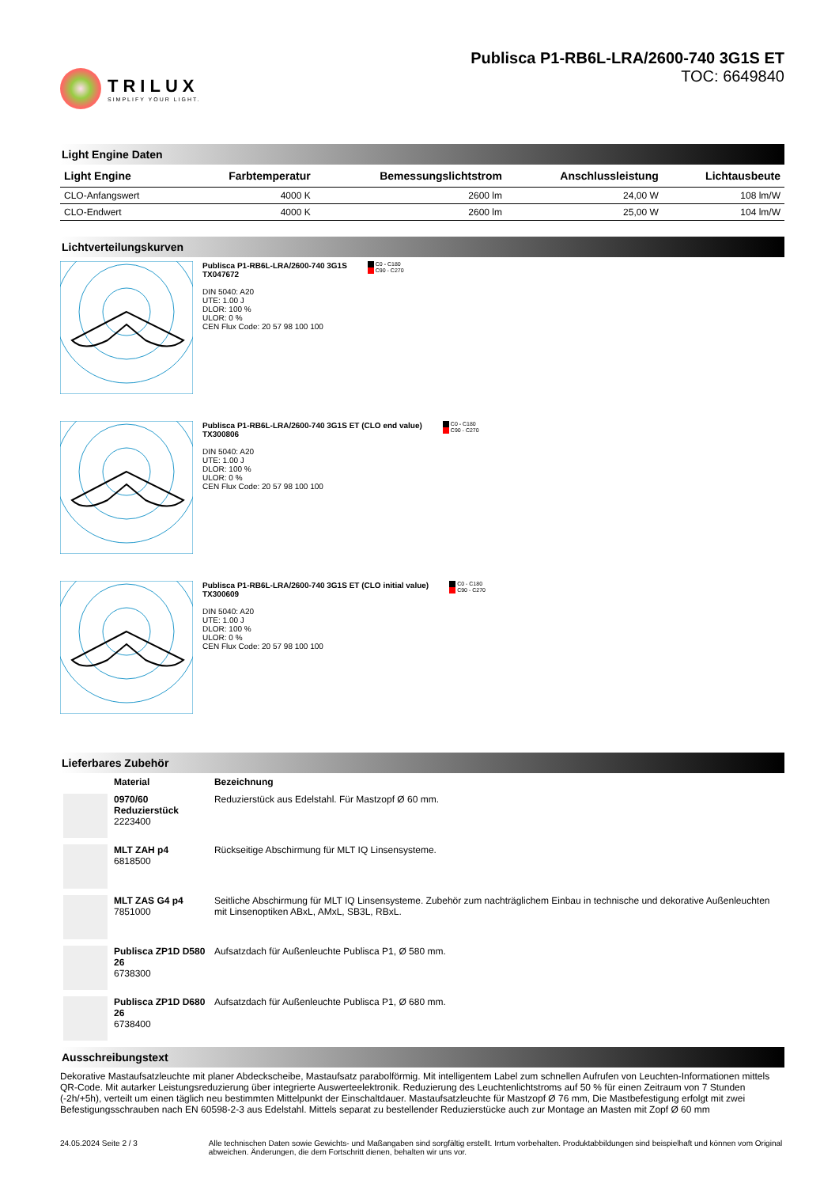TRILUX
SIMPLIFY YOUR LIGHT.
Publisca P1-RB6L-LRA/2600-740 3G1S ET
TOC: 6649840
Light Engine Daten
| Light Engine | Farbtemperatur | Bemessungslichtstrom | Anschlussleistung | Lichtausbeute |
| --- | --- | --- | --- | --- |
| CLO-Anfangswert | 4000 K | 2600 lm | 24,00 W | 108 lm/W |
| CLO-Endwert | 4000 K | 2600 lm | 25,00 W | 104 lm/W |
Lichtverteilungskurven
Publisca P1-RB6L-LRA/2600-740 3G1S
TX047672
DIN 5040: A20
UTE: 1.00 J
DLOR: 100 %
ULOR: 0 %
CEN Flux Code: 20 57 98 100 100
C0 - C180
C90 - C270
Publisca P1-RB6L-LRA/2600-740 3G1S ET (CLO end value)
TX300806
DIN 5040: A20
UTE: 1.00 J
DLOR: 100 %
ULOR: 0 %
CEN Flux Code: 20 57 98 100 100
C0 - C180
C90 - C270
Publisca P1-RB6L-LRA/2600-740 3G1S ET (CLO initial value)
TX300609
DIN 5040: A20
UTE: 1.00 J
DLOR: 100 %
ULOR: 0 %
CEN Flux Code: 20 57 98 100 100
C0 - C180
C90 - C270
Lieferbares Zubehör
| | Material | Bezeichnung |
| | 0970/60 Reduzierstück 2223400 | Reduzierstück aus Edelstahl. Für Mastzopf Ø 60 mm. |
| | MLT ZAH p4 6818500 | Rückseitige Abschirmung für MLT IQ Linsensysteme. |
| | MLT ZAS G4 p4 7851000 | Seitliche Abschirmung für MLT IQ Linsensysteme. Zubehör zum nachträglichem Einbau in technische und dekorative Außenleuchten mit Linsenoptiken ABxL, AMxL, SB3L, RBxL. |
| | Publisca ZP1D D580 26 6738300 | Aufsatzdach für Außenleuchte Publisca P1, Ø 580 mm. |
| | Publisca ZP1D D680 26 6738400 | Aufsatzdach für Außenleuchte Publisca P1, Ø 680 mm. |
Ausschreibungstext
Dekorative Mastaufsatzleuchte mit planer Abdeckscheibe, Mastaufsatz parabolförmig. Mit intelligentem Label zum schnellen Aufrufen von Leuchten-Informationen mittels QR-Code. Mit autarker Leistungsreduzierung über integrierte Auswerteelektronik. Reduzierung des Leuchtenlichtstroms auf 50 % für einen Zeitraum von 7 Stunden (-2h/+5h), verteilt um einen täglich neu bestimmten Mittelpunkt der Einschaltdauer. Mastaufsatzleuchte für Mastzopf Ø 76 mm, Die Mastbefestigung erfolgt mit zwei Befestigungsschrauben nach EN 60598-2-3 aus Edelstahl. Mittels separat zu bestellender Reduzierstücke auch zur Montage an Masten mit Zopf Ø 60 mm
24.05.2024 Seite 2 / 3 Alle technischen Daten sowie Gewichts- und Maßangaben sind sorgfältig erstellt. Irrtum vorbehalten. Produktabbildungen sind beispielhaft und können vom Original abweichen. Änderungen, die dem Fortschritt dienen, behalten wir uns vor.